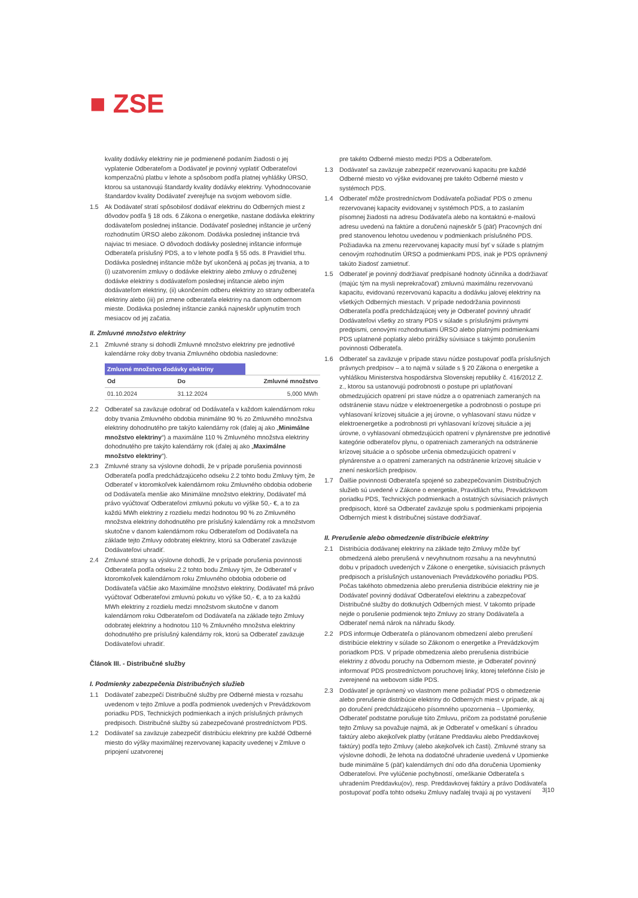■ ZSE
kvality dodávky elektriny nie je podmienené podaním žiadosti o jej vyplatenie Odberateľom a Dodávateľ je povinný vyplatiť Odberateľovi kompenzačnú platbu v lehote a spôsobom podľa platnej vyhlášky ÚRSO, ktorou sa ustanovujú štandardy kvality dodávky elektriny. Vyhodnocovanie štandardov kvality Dodávateľ zverejňuje na svojom webovom sídle.
1.5 Ak Dodávateľ stratí spôsobilosť dodávať elektrinu do Odberných miest z dôvodov podľa § 18 ods. 6 Zákona o energetike, nastane dodávka elektriny dodávateľom poslednej inštancie. Dodávateľ poslednej inštancie je určený rozhodnutím ÚRSO alebo zákonom. Dodávka poslednej inštancie trvá najviac tri mesiace. O dôvodoch dodávky poslednej inštancie informuje Odberateľa príslušný PDS, a to v lehote podľa § 55 ods. 8 Pravidiel trhu. Dodávka poslednej inštancie môže byť ukončená aj počas jej trvania, a to (i) uzatvorením zmluvy o dodávke elektriny alebo zmluvy o združenej dodávke elektriny s dodávateľom poslednej inštancie alebo iným dodávateľom elektriny, (ii) ukončením odberu elektriny zo strany odberateľa elektriny alebo (iii) pri zmene odberateľa elektriny na danom odbernom mieste. Dodávka poslednej inštancie zaniká najneskôr uplynutím troch mesiacov od jej začatia.
II. Zmluvné množstvo elektriny
2.1 Zmluvné strany si dohodli Zmluvné množstvo elektriny pre jednotlivé kalendárne roky doby trvania Zmluvného obdobia nasledovne:
| Zmluvné množstvo dodávky elektriny | | |
| --- | --- | --- |
| Od | Do | Zmluvné množstvo |
| 01.10.2024 | 31.12.2024 | 5,000 MWh |
2.2 Odberateľ sa zaväzuje odobrať od Dodávateľa v každom kalendárnom roku doby trvania Zmluvného obdobia minimálne 90 % zo Zmluvného množstva elektriny dohodnutého pre takýto kalendárny rok (ďalej aj ako „Minimálne množstvo elektriny“) a maximálne 110 % Zmluvného množstva elektriny dohodnutého pre takýto kalendárny rok (ďalej aj ako „Maximálne množstvo elektriny“).
2.3 Zmluvné strany sa výslovne dohodli, že v prípade porušenia povinnosti Odberateľa podľa predchádzajúceho odseku 2.2 tohto bodu Zmluvy tým, že Odberateľ v ktoromkoľvek kalendárnom roku Zmluvného obdobia odoberie od Dodávateľa menšie ako Minimálne množstvo elektriny, Dodávateľ má právo vyúčtovať Odberateľovi zmluvnú pokutu vo výške 50,- €, a to za každú MWh elektriny z rozdielu medzi hodnotou 90 % zo Zmluvného množstva elektriny dohodnutého pre príslušný kalendárny rok a množstvom skutočne v danom kalendárnom roku Odberateľom od Dodávateľa na základe tejto Zmluvy odobratej elektriny, ktorú sa Odberateľ zaväzuje Dodávateľovi uhradiť.
2.4 Zmluvné strany sa výslovne dohodli, že v prípade porušenia povinnosti Odberateľa podľa odseku 2.2 tohto bodu Zmluvy tým, že Odberateľ v ktoromkoľvek kalendárnom roku Zmluvného obdobia odoberie od Dodávateľa väčšie ako Maximálne množstvo elektriny, Dodávateľ má právo vyúčtovať Odberateľovi zmluvnú pokutu vo výške 50,- €, a to za každú MWh elektriny z rozdielu medzi množstvom skutočne v danom kalendárnom roku Odberateľom od Dodávateľa na základe tejto Zmluvy odobratej elektriny a hodnotou 110 % Zmluvného množstva elektriny dohodnutého pre príslušný kalendárny rok, ktorú sa Odberateľ zaväzuje Dodávateľovi uhradiť.
Článok III. - Distribučné služby
I. Podmienky zabezpečenia Distribučných služieb
1.1 Dodávateľ zabezpečí Distribučné služby pre Odberné miesta v rozsahu uvedenom v tejto Zmluve a podľa podmienok uvedených v Prevádzkovom poriadku PDS, Technických podmienkach a iných príslušných právnych predpisoch. Distribučné služby sú zabezpečované prostredníctvom PDS.
1.2 Dodávateľ sa zaväzuje zabezpečiť distribúciu elektriny pre každé Odberné miesto do výšky maximálnej rezervovanej kapacity uvedenej v Zmluve o pripojení uzatvorenej
pre takéto Odberné miesto medzi PDS a Odberateľom.
1.3 Dodávateľ sa zaväzuje zabezpečiť rezervovanú kapacitu pre každé Odberné miesto vo výške evidovanej pre takéto Odberné miesto v systémoch PDS.
1.4 Odberateľ môže prostredníctvom Dodávateľa požiadať PDS o zmenu rezervovanej kapacity evidovanej v systémoch PDS, a to zaslaním písomnej žiadosti na adresu Dodávateľa alebo na kontaktnú e-mailovú adresu uvedenú na faktúre a doručenú najneskôr 5 (päť) Pracovných dní pred stanovenou lehotou uvedenou v podmienkach príslušného PDS. Požiadavka na zmenu rezervovanej kapacity musí byť v súlade s platným cenovým rozhodnutím ÚRSO a podmienkami PDS, inak je PDS oprávnený takúto žiadosť zamietnuť.
1.5 Odberateľ je povinný dodržiavať predpísané hodnoty účinníka a dodržiavať (majúc tým na mysli neprekračovať) zmluvnú maximálnu rezervovanú kapacitu, evidovanú rezervovanú kapacitu a dodávku jalovej elektriny na všetkých Odberných miestach. V prípade nedodržania povinnosti Odberateľa podľa predchádzajúcej vety je Odberateľ povinný uhradiť Dodávateľovi všetky zo strany PDS v súlade s príslušnými právnymi predpismi, cenovými rozhodnutiami ÚRSO alebo platnými podmienkami PDS uplatnené poplatky alebo prirážky súvisiace s takýmto porušením povinnosti Odberateľa.
1.6 Odberateľ sa zaväzuje v prípade stavu núdze postupovať podľa príslušných právnych predpisov – a to najmä v súlade s § 20 Zákona o energetike a vyhláškou Ministerstva hospodárstva Slovenskej republiky č. 416/2012 Z. z., ktorou sa ustanovujú podrobnosti o postupe pri uplatňovaní obmedzujúcich opatrení pri stave núdze a o opatreniach zameraných na odstránenie stavu núdze v elektroenergetike a podrobnosti o postupe pri vyhlasovaní krízovej situácie a jej úrovne, o vyhlasovaní stavu núdze v elektroenergetike a podrobnosti pri vyhlasovaní krízovej situácie a jej úrovne, o vyhlasovaní obmedzujúcich opatrení v plynárenstve pre jednotlivé kategórie odberateľov plynu, o opatreniach zameraných na odstránenie krízovej situácie a o spôsobe určenia obmedzujúcich opatrení v plynárenstve a o opatrení zameraných na odstránenie krízovej situácie v znení neskorších predpisov.
1.7 Ďalšie povinnosti Odberateľa spojené so zabezpečovaním Distribučných služieb sú uvedené v Zákone o energetike, Pravidlách trhu, Prevádzkovom poriadku PDS, Technických podmienkach a ostatných súvisiacich právnych predpisoch, ktoré sa Odberateľ zaväzuje spolu s podmienkami pripojenia Odberných miest k distribučnej sústave dodržiavať.
II. Prerušenie alebo obmedzenie distribúcie elektriny
2.1 Distribúcia dodávanej elektriny na základe tejto Zmluvy môže byť obmedzená alebo prerušená v nevyhnutnom rozsahu a na nevyhnutnú dobu v prípadoch uvedených v Zákone o energetike, súvisiacich právnych predpisoch a príslušných ustanoveniach Prevádzkového poriadku PDS. Počas takéhoto obmedzenia alebo prerušenia distribúcie elektriny nie je Dodávateľ povinný dodávať Odberateľovi elektrinu a zabezpečovať Distribučné služby do dotknutých Odberných miest. V takomto prípade nejde o porušenie podmienok tejto Zmluvy zo strany Dodávateľa a Odberateľ nemá nárok na náhradu škody.
2.2 PDS informuje Odberateľa o plánovanom obmedzení alebo prerušení distribúcie elektriny v súlade so Zákonom o energetike a Prevádzkovým poriadkom PDS. V prípade obmedzenia alebo prerušenia distribúcie elektriny z dôvodu poruchy na Odbernom mieste, je Odberateľ povinný informovať PDS prostredníctvom poruchovej linky, ktorej telefónne číslo je zverejnené na webovom sídle PDS.
2.3 Dodávateľ je oprávnený vo vlastnom mene požiadať PDS o obmedzenie alebo prerušenie distribúcie elektriny do Odberných miest v prípade, ak aj po doručení predchádzajúceho písomného upozornenia – Upomienky, Odberateľ podstatne porušuje túto Zmluvu, pričom za podstatné porušenie tejto Zmluvy sa považuje najmä, ak je Odberateľ v omeškaní s úhradou faktúry alebo akejkoľvek platby (vrátane Preddavku alebo Preddavkovej faktúry) podľa tejto Zmluvy (alebo akejkoľvek ich časti). Zmluvné strany sa výslovne dohodli, že lehota na dodatočné uhradenie uvedená v Upomienke bude minimálne 5 (päť) kalendárnych dní odo dňa doručenia Upomienky Odberateľovi. Pre vylúčenie pochybností, omeškanie Odberateľa s uhradením Preddavku(ov), resp. Preddavkovej faktúry a právo Dodávateľa postupovať podľa tohto odseku Zmluvy naďalej trvajú aj po vystavení
3|10